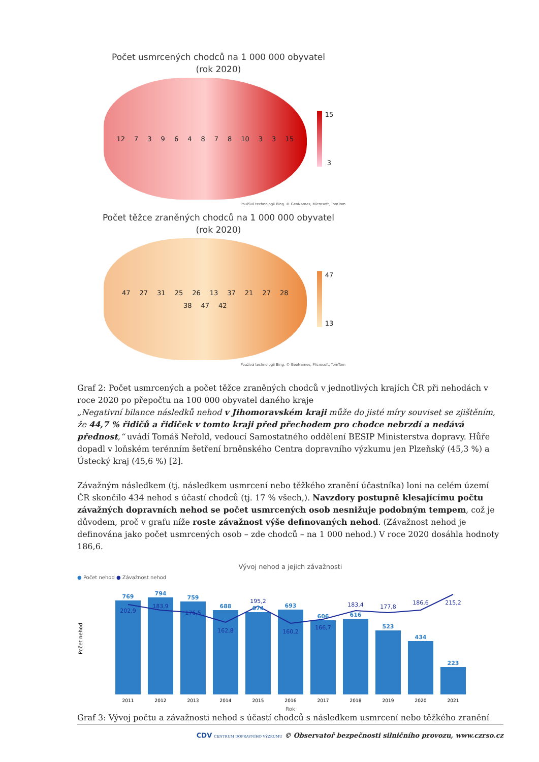Počet usmrcených chodců na 1 000 000 obyvatel
(rok 2020)
12 73964878 10 3 3 15
15
3
Používá technologii Bing. © GeoNames, Microsoft, TomTom
Počet těžce zraněných chodců na 1 000 000 obyvatel
(rok 2020)
47 27 31 25 26 13 37 21 27 28 38 47 42
47
13
Používá technologii Bing. © GeoNames, Microsoft, TomTom
Graf 2: Počet usmrcených a počet těžce zraněných chodců v jednotlivých krajích ČR při nehodách v roce 2020 po přepočtu na 100 000 obyvatel daného kraje
„Negativní bilance následků nehod v Jihomoravském kraji může do jisté míry souviset se zjištěním, že 44,7 % řidičů a řidiček v tomto kraji před přechodem pro chodce nebrzdí a nedává přednost,“ uvádí Tomáš Neřold, vedoucí Samostatného oddělení BESIP Ministerstva dopravy. Hůře dopadl v loňském terénním šetření brněnského Centra dopravního výzkumu jen Plzeňský (45,3 %) a Ústecký kraj (45,6 %) [2].
Závažným následkem (tj. následkem usmrcení nebo těžkého zranění účastníka) loni na celém území ČR skončilo 434 nehod s účastí chodců (tj. 17 % všech,). Navzdory postupně klesajícímu počtu závažných dopravních nehod se počet usmrcených osob nesnižuje podobným tempem, což je důvodem, proč v grafu níže roste závažnost výše definovaných nehod. (Závažnost nehod je definována jako počet usmrcených osob – zde chodců – na 1 000 nehod.) V roce 2020 dosáhla hodnoty 186,6.
Vývoj nehod a jejich závažnosti
● Počet nehod ● Závažnost nehod
Počet nehod
769
794
759
688
674
693
606
616
523
434
223
202,9
183,9
176,5
162,8
195,2
160,2
166,7
183,4
177,8
186,6
215,2
2011
2012
2013
2014
2015
2016
2017
2018
2019
2020
2021
Rok
Graf 3: Vývoj počtu a závažnosti nehod s účastí chodců s následkem usmrcení nebo těžkého zranění
CDV CENTRUM DOPRAVNÍHO VÝZKUMU © Observatoř bezpečnosti silničního provozu, www.czrso.cz